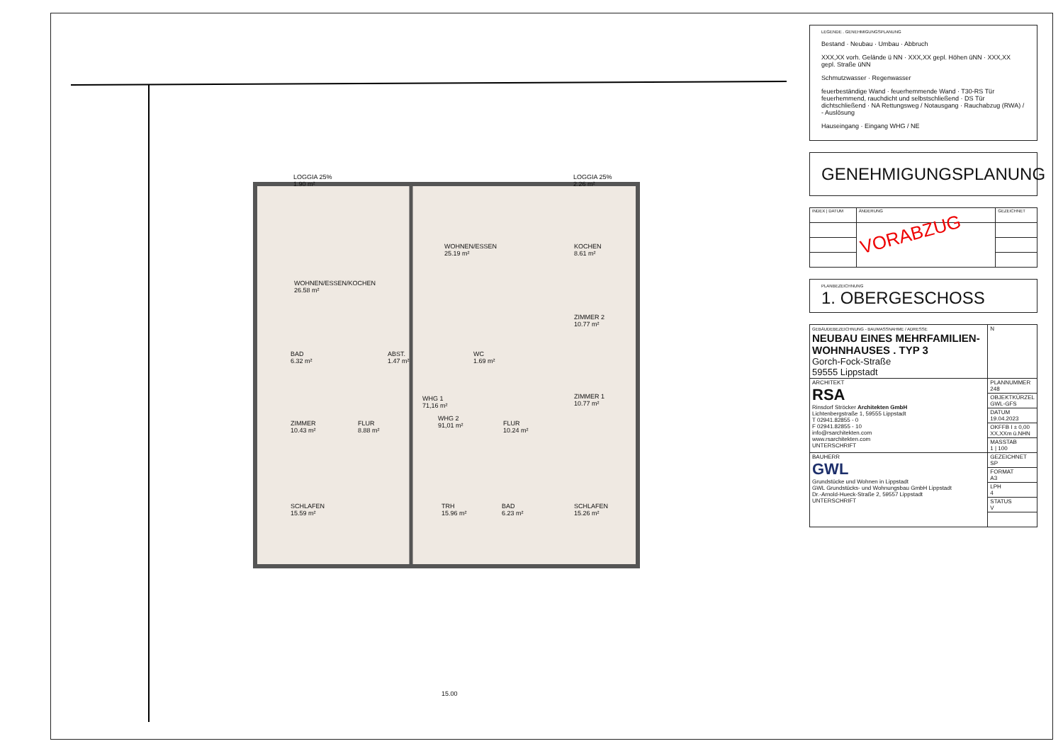WOHNEN/ESSEN/KOCHEN
26.58 m²
WOHNEN/ESSEN
25.19 m²
KOCHEN
8.61 m²
ZIMMER 2
10.77 m²
BAD
6.32 m²
ABST.
1.47 m²
WC
1.69 m²
ZIMMER 1
10.77 m²
WHG 1
71,16 m²
WHG 2
91,01 m²
ZIMMER
10.43 m²
FLUR
8.88 m²
FLUR
10.24 m²
SCHLAFEN
15.59 m²
TRH
15.96 m²
BAD
6.23 m²
SCHLAFEN
15.26 m²
LOGGIA 25%
1.90 m²
LOGGIA 25%
2.26 m²
15.00
LEGENDE . GENEHMIGUNGSPLANUNG
Bestand · Neubau · Umbau · Abbruch
XXX,XX vorh. Gelände ü NN · XXX,XX gepl. Höhen üNN · XXX,XX gepl. Straße üNN
Schmutzwasser · Regenwasser
feuerbeständige Wand · feuerhemmende Wand · T30-RS Tür feuerhemmend, rauchdicht und selbstschließend · DS Tür dichtschließend · NA Rettungsweg / Notausgang · Rauchabzug (RWA) / - Auslösung
Hauseingang · Eingang WHG / NE
GENEHMIGUNGSPLANUNG
| INDEX / DATUM | ÄNDERUNG | GEZEICHNET |
| | VORABZUG | |
PLANBEZEICHNUNG
1. OBERGESCHOSS
| GEBÄUDEBEZEICHNUNG - BAUMASSNAHME / ADRESSE NEUBAU EINES MEHRFAMILIEN-WOHNHAUSES . TYP 3 Gorch-Fock-Straße 59555 Lippstadt | N |
| ARCHITEKT RSA Rinsdorf Ströcker Architekten GmbH Lichtenbergstraße 1, 59555 Lippstadt T 02941.82855 - 0 F 02941.82855 - 10 info@rsarchitekten.com www.rsarchitekten.com UNTERSCHRIFT | PLANNUMMER 248 |
| | OBJEKTKÜRZEL GWL-GFS |
| | DATUM 19.04.2023 |
| | OKFFB I ± 0,00 XX,XXm ü.NHN |
| | MASSTAB 1 / 100 |
| BAUHERR GWL Grundstücke und Wohnen in Lippstadt GWL Grundstücks- und Wohnungsbau GmbH Lippstadt Dr.-Arnold-Hueck-Straße 2, 59557 Lippstadt UNTERSCHRIFT | GEZEICHNET SP |
| | FORMAT A3 |
| | LPH 4 |
| | STATUS V |